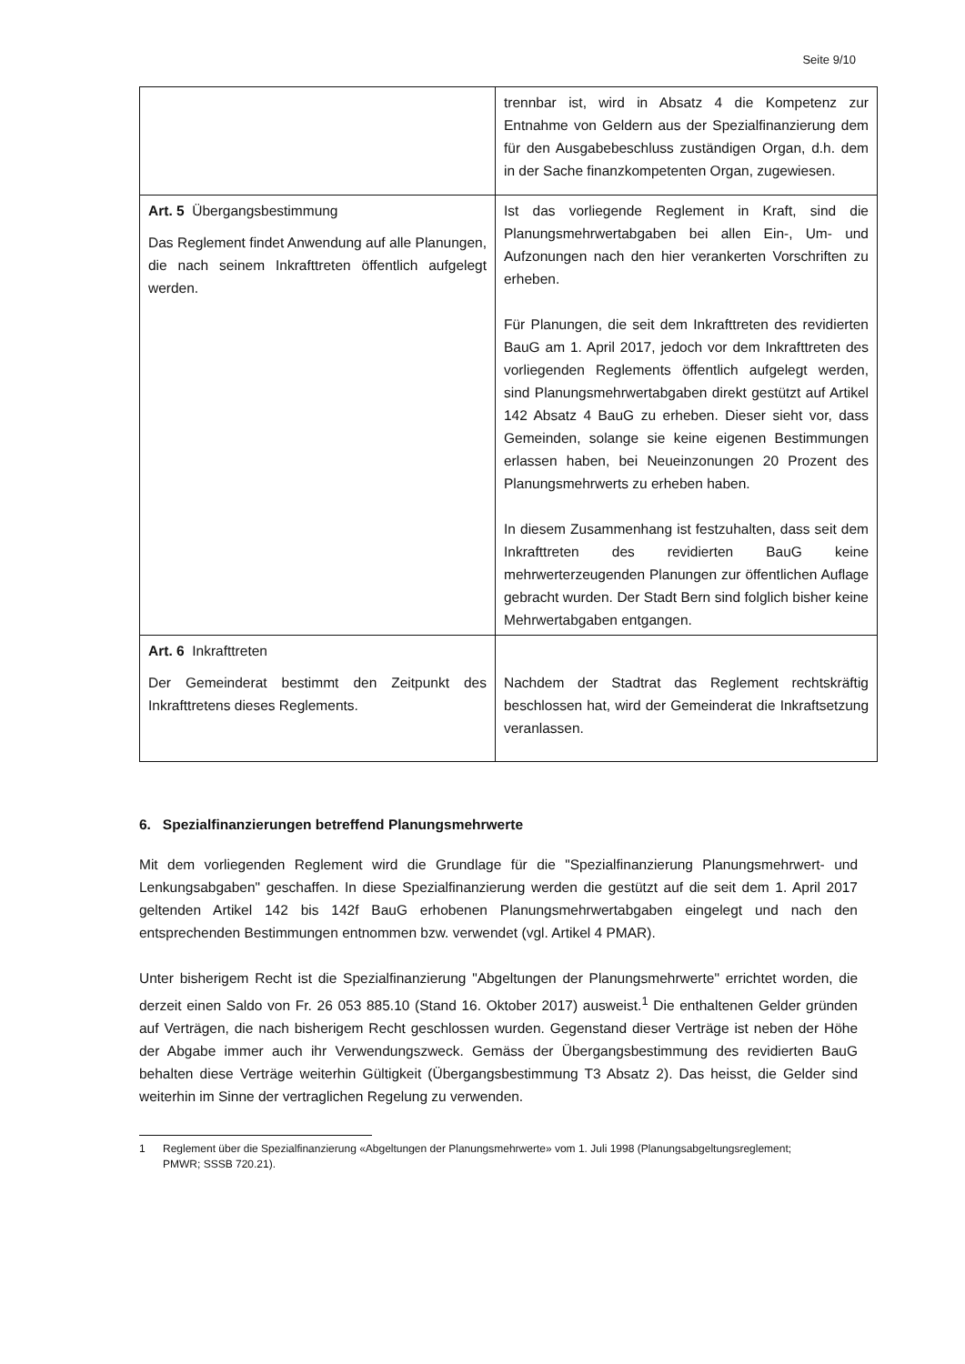Seite 9/10
| | trennbar ist, wird in Absatz 4 die Kompetenz zur Entnahme von Geldern aus der Spezialfinanzierung dem für den Ausgabebeschluss zuständigen Organ, d.h. dem in der Sache finanzkompetenten Organ, zugewiesen. |
| Art. 5 Übergangsbestimmung Das Reglement findet Anwendung auf alle Planungen, die nach seinem Inkrafttreten öffentlich aufgelegt werden. | Ist das vorliegende Reglement in Kraft, sind die Planungsmehrwertabgaben bei allen Ein-, Um- und Aufzonungen nach den hier verankerten Vorschriften zu erheben. Für Planungen, die seit dem Inkrafttreten des revidierten BauG am 1. April 2017, jedoch vor dem Inkrafttreten des vorliegenden Reglements öffentlich aufgelegt werden, sind Planungsmehrwertabgaben direkt gestützt auf Artikel 142 Absatz 4 BauG zu erheben. Dieser sieht vor, dass Gemeinden, solange sie keine eigenen Bestimmungen erlassen haben, bei Neueinzonungen 20 Prozent des Planungsmehrwerts zu erheben haben. In diesem Zusammenhang ist festzuhalten, dass seit dem Inkrafttreten des revidierten BauG keine mehrwerterzeugenden Planungen zur öffentlichen Auflage gebracht wurden. Der Stadt Bern sind folglich bisher keine Mehrwertabgaben entgangen. |
| Art. 6 Inkrafttreten Der Gemeinderat bestimmt den Zeitpunkt des Inkrafttretens dieses Reglements. | Nachdem der Stadtrat das Reglement rechtskräftig beschlossen hat, wird der Gemeinderat die Inkraftsetzung veranlassen. |
6. Spezialfinanzierungen betreffend Planungsmehrwerte
Mit dem vorliegenden Reglement wird die Grundlage für die "Spezialfinanzierung Planungsmehrwert- und Lenkungsabgaben" geschaffen. In diese Spezialfinanzierung werden die gestützt auf die seit dem 1. April 2017 geltenden Artikel 142 bis 142f BauG erhobenen Planungsmehrwertabgaben eingelegt und nach den entsprechenden Bestimmungen entnommen bzw. verwendet (vgl. Artikel 4 PMAR).
Unter bisherigem Recht ist die Spezialfinanzierung "Abgeltungen der Planungsmehrwerte" errichtet worden, die derzeit einen Saldo von Fr. 26 053 885.10 (Stand 16. Oktober 2017) ausweist.<sup>1</sup> Die enthaltenen Gelder gründen auf Verträgen, die nach bisherigem Recht geschlossen wurden. Gegenstand dieser Verträge ist neben der Höhe der Abgabe immer auch ihr Verwendungszweck. Gemäss der Übergangsbestimmung des revidierten BauG behalten diese Verträge weiterhin Gültigkeit (Übergangsbestimmung T3 Absatz 2). Das heisst, die Gelder sind weiterhin im Sinne der vertraglichen Regelung zu verwenden.
1 Reglement über die Spezialfinanzierung «Abgeltungen der Planungsmehrwerte» vom 1. Juli 1998 (Planungsabgeltungsreglement; PMWR; SSSB 720.21).